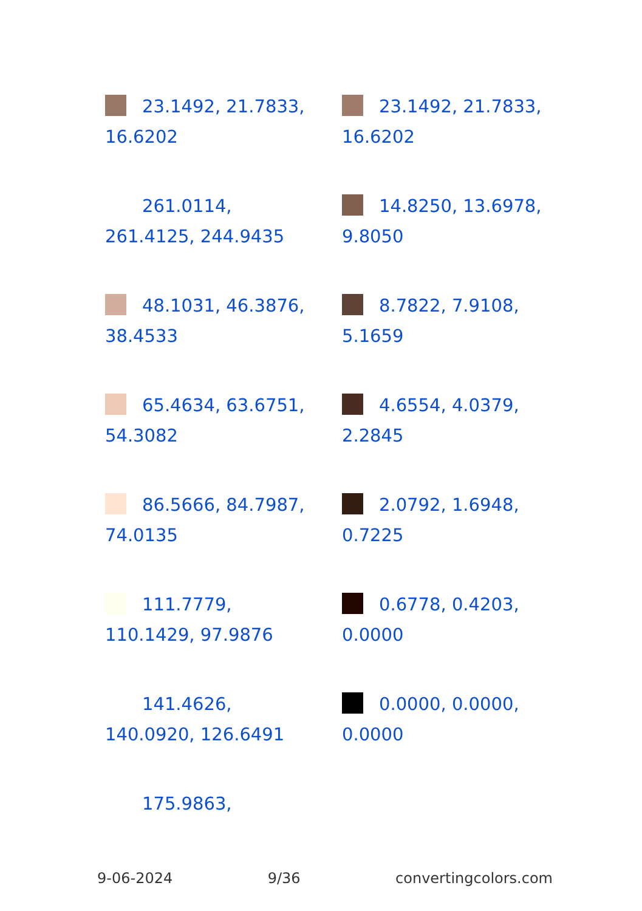23.1492, 21.7833, 16.6202
23.1492, 21.7833, 16.6202
261.0114, 261.4125, 244.9435
14.8250, 13.6978, 9.8050
48.1031, 46.3876, 38.4533
8.7822, 7.9108, 5.1659
65.4634, 63.6751, 54.3082
4.6554, 4.0379, 2.2845
86.5666, 84.7987, 74.0135
2.0792, 1.6948, 0.7225
111.7779, 110.1429, 97.9876
0.6778, 0.4203, 0.0000
141.4626, 140.0920, 126.6491
0.0000, 0.0000, 0.0000
175.9863,
9-06-2024 9/36 convertingcolors.com